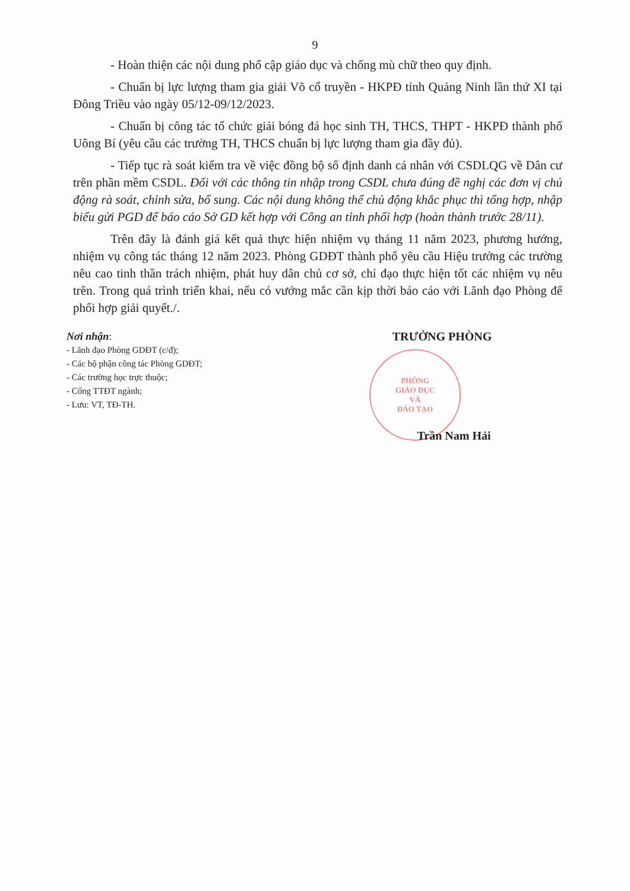9
- Hoàn thiện các nội dung phổ cập giáo dục và chống mù chữ theo quy định.
- Chuẩn bị lực lượng tham gia giải Võ cổ truyền - HKPĐ tỉnh Quảng Ninh lần thứ XI tại Đông Triều vào ngày 05/12-09/12/2023.
- Chuẩn bị công tác tổ chức giải bóng đá học sinh TH, THCS, THPT - HKPĐ thành phố Uông Bí (yêu cầu các trường TH, THCS chuẩn bị lực lượng tham gia đầy đủ).
- Tiếp tục rà soát kiểm tra về việc đồng bộ số định danh cá nhân với CSDLQG về Dân cư trên phần mềm CSDL. Đối với các thông tin nhập trong CSDL chưa đúng đề nghị các đơn vị chủ động rà soát, chỉnh sửa, bổ sung. Các nội dung không thể chủ động khắc phục thì tổng hợp, nhập biểu gửi PGD để báo cáo Sở GD kết hợp với Công an tỉnh phối hợp (hoàn thành trước 28/11).
Trên đây là đánh giá kết quả thực hiện nhiệm vụ tháng 11 năm 2023, phương hướng, nhiệm vụ công tác tháng 12 năm 2023. Phòng GDĐT thành phố yêu cầu Hiệu trưởng các trường nêu cao tinh thần trách nhiệm, phát huy dân chủ cơ sở, chỉ đạo thực hiện tốt các nhiệm vụ nêu trên. Trong quá trình triển khai, nếu có vướng mắc cần kịp thời báo cáo với Lãnh đạo Phòng để phối hợp giải quyết./.
Nơi nhận:
- Lãnh đạo Phòng GDĐT (c/đ);
- Các bộ phận công tác Phòng GDĐT;
- Các trường học trực thuộc;
- Cổng TTĐT ngành;
- Lưu: VT, TĐ-TH.
TRƯỞNG PHÒNG
PHÒNG
GIÁO DỤC
VÀ
ĐÀO TẠO
Trần Nam Hải